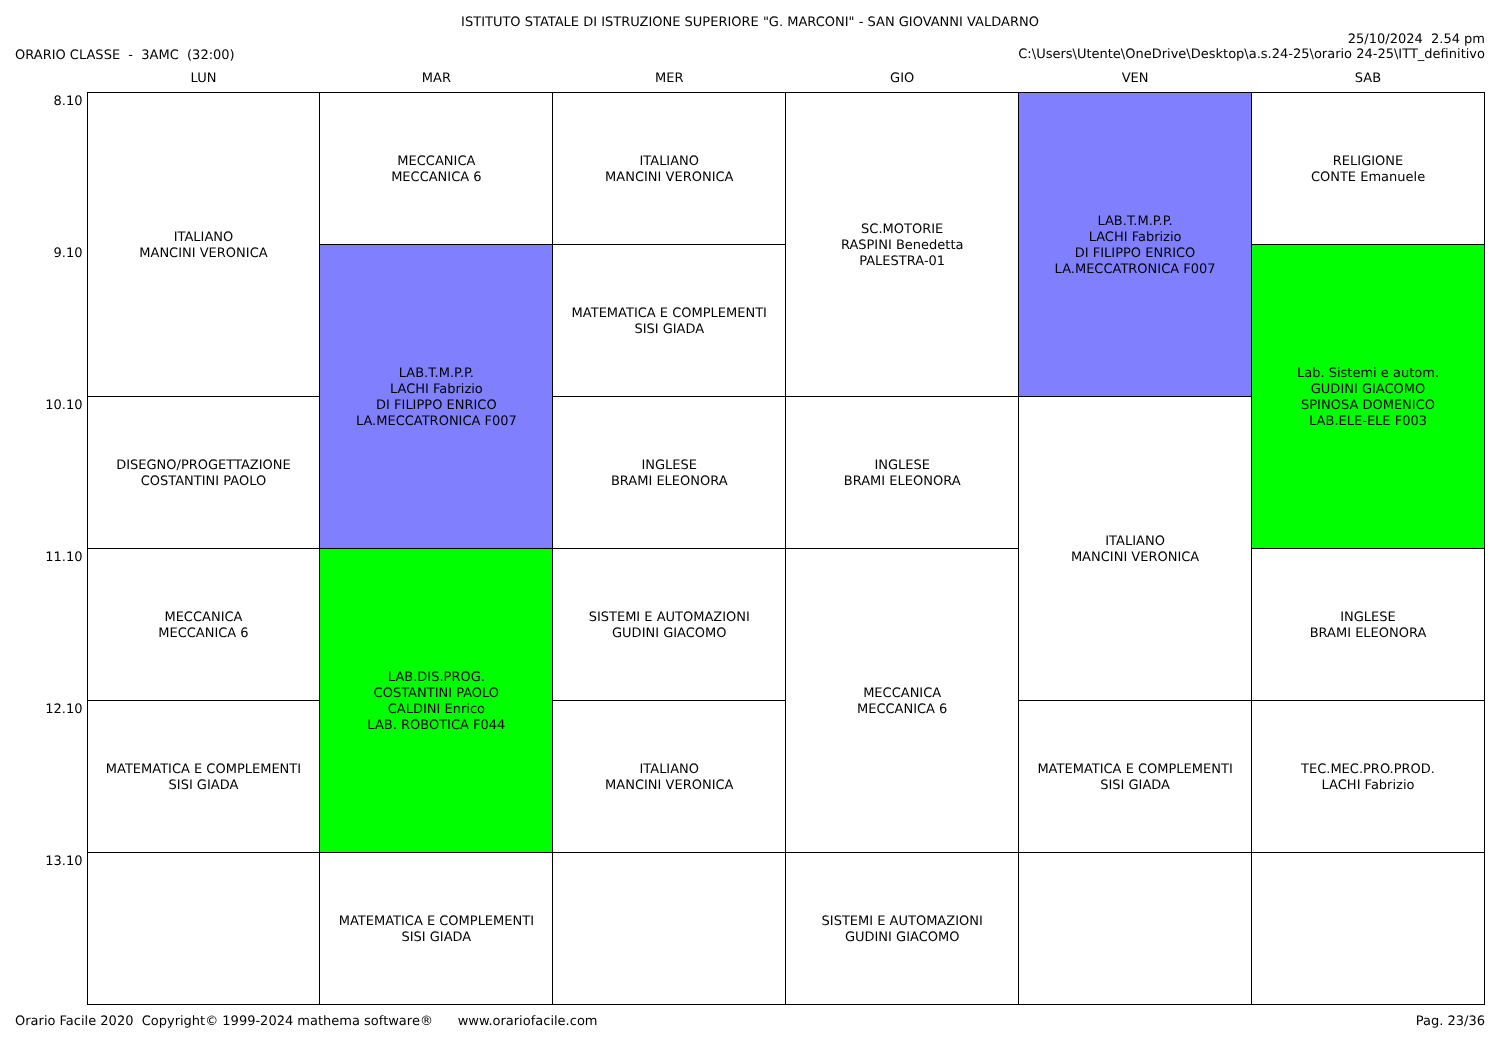ISTITUTO STATALE DI ISTRUZIONE SUPERIORE "G. MARCONI" - SAN GIOVANNI VALDARNO
ORARIO CLASSE - 3AMC (32:00)
25/10/2024 2.54 pm
C:\Users\Utente\OneDrive\Desktop\a.s.24-25\orario 24-25\ITT_definitivo
| | LUN | MAR | MER | GIO | VEN | SAB |
| --- | --- | --- | --- | --- | --- | --- |
| 8.10 | ITALIANO MANCINI VERONICA | MECCANICA MECCANICA 6 | ITALIANO MANCINI VERONICA | SC.MOTORIE RASPINI Benedetta PALESTRA-01 | LAB.T.M.P.P. LACHI Fabrizio DI FILIPPO ENRICO LA.MECCATRONICA F007 | RELIGIONE CONTE Emanuele |
| 9.10 | | LAB.T.M.P.P. LACHI Fabrizio DI FILIPPO ENRICO LA.MECCATRONICA F007 | MATEMATICA E COMPLEMENTI SISI GIADA | | | Lab. Sistemi e autom. GUDINI GIACOMO SPINOSA DOMENICO LAB.ELE-ELE F003 |
| 10.10 | DISEGNO/PROGETTAZIONE COSTANTINI PAOLO | | INGLESE BRAMI ELEONORA | INGLESE BRAMI ELEONORA | ITALIANO MANCINI VERONICA | |
| 11.10 | MECCANICA MECCANICA 6 | LAB.DIS.PROG. COSTANTINI PAOLO CALDINI Enrico LAB. ROBOTICA F044 | SISTEMI E AUTOMAZIONI GUDINI GIACOMO | MECCANICA MECCANICA 6 | | INGLESE BRAMI ELEONORA |
| 12.10 | MATEMATICA E COMPLEMENTI SISI GIADA | | ITALIANO MANCINI VERONICA | | MATEMATICA E COMPLEMENTI SISI GIADA | TEC.MEC.PRO.PROD. LACHI Fabrizio |
| 13.10 | | MATEMATICA E COMPLEMENTI SISI GIADA | | SISTEMI E AUTOMAZIONI GUDINI GIACOMO | | |
Orario Facile 2020 Copyright© 1999-2024 mathema software® www.orariofacile.com
Pag. 23/36